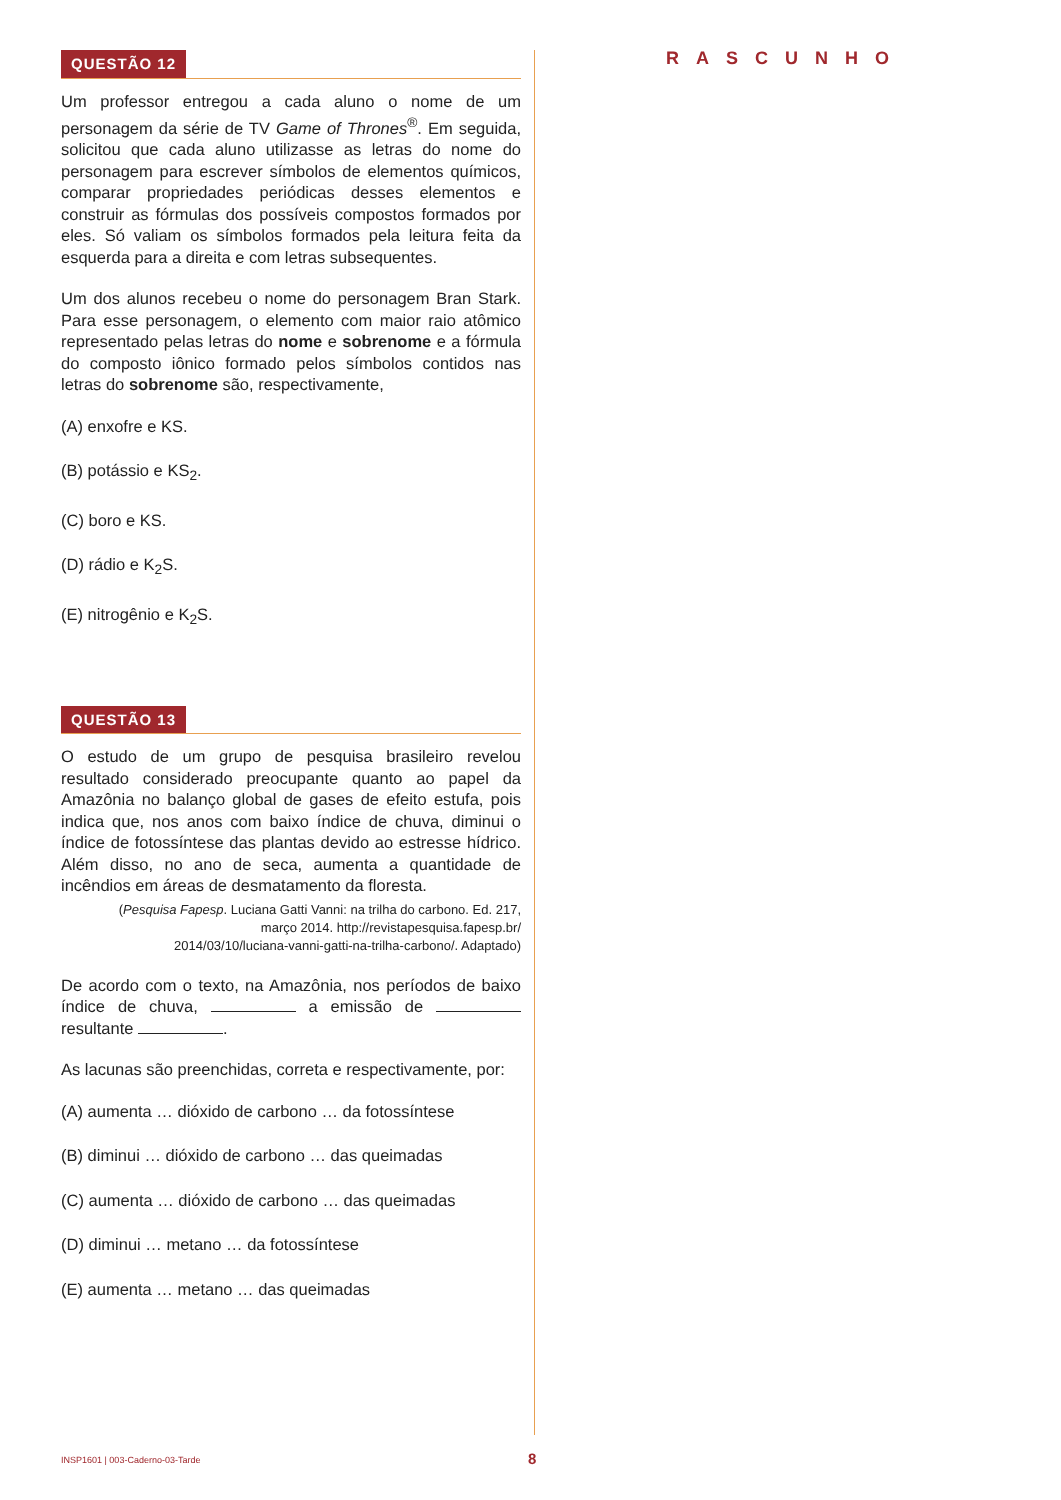QUESTÃO 12
Um professor entregou a cada aluno o nome de um personagem da série de TV Game of Thrones<sup>®</sup>. Em seguida, solicitou que cada aluno utilizasse as letras do nome do personagem para escrever símbolos de elementos químicos, comparar propriedades periódicas desses elementos e construir as fórmulas dos possíveis compostos formados por eles. Só valiam os símbolos formados pela leitura feita da esquerda para a direita e com letras subsequentes.
Um dos alunos recebeu o nome do personagem Bran Stark. Para esse personagem, o elemento com maior raio atômico representado pelas letras do nome e sobrenome e a fórmula do composto iônico formado pelos símbolos contidos nas letras do sobrenome são, respectivamente,
(A) enxofre e KS.
(B) potássio e KS<sub>2</sub>.
(C) boro e KS.
(D) rádio e K<sub>2</sub>S.
(E) nitrogênio e K<sub>2</sub>S.
QUESTÃO 13
O estudo de um grupo de pesquisa brasileiro revelou resultado considerado preocupante quanto ao papel da Amazônia no balanço global de gases de efeito estufa, pois indica que, nos anos com baixo índice de chuva, diminui o índice de fotossíntese das plantas devido ao estresse hídrico. Além disso, no ano de seca, aumenta a quantidade de incêndios em áreas de desmatamento da floresta.
(Pesquisa Fapesp. Luciana Gatti Vanni: na trilha do carbono. Ed. 217,
março 2014. http://revistapesquisa.fapesp.br/
2014/03/10/luciana-vanni-gatti-na-trilha-carbono/. Adaptado)
De acordo com o texto, na Amazônia, nos períodos de baixo índice de chuva, a emissão de resultante .
As lacunas são preenchidas, correta e respectivamente, por:
(A) aumenta … dióxido de carbono … da fotossíntese
(B) diminui … dióxido de carbono … das queimadas
(C) aumenta … dióxido de carbono … das queimadas
(D) diminui … metano … da fotossíntese
(E) aumenta … metano … das queimadas
RASCUNHO
INSP1601 | 003-Caderno-03-Tarde
8